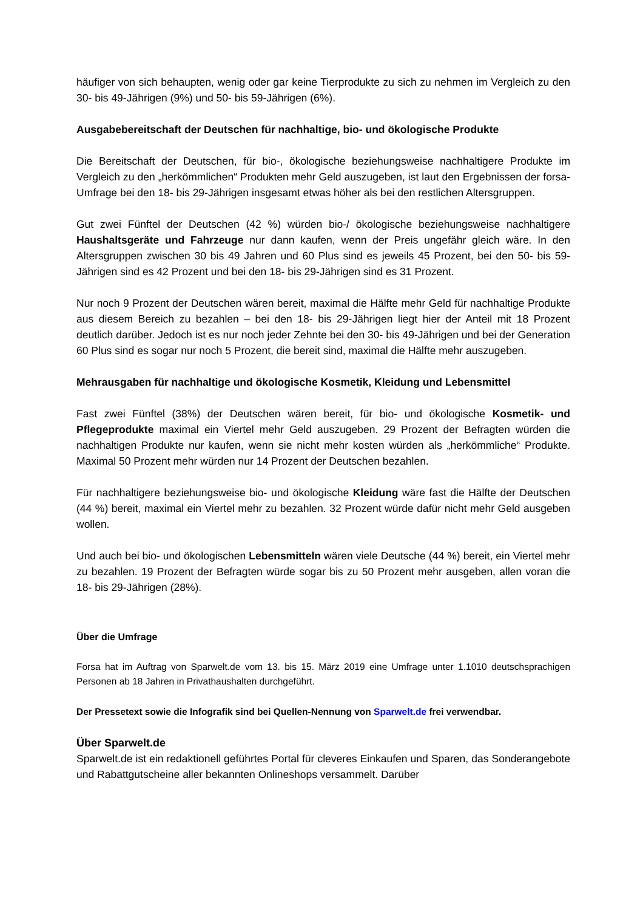häufiger von sich behaupten, wenig oder gar keine Tierprodukte zu sich zu nehmen im Vergleich zu den 30- bis 49-Jährigen (9%) und 50- bis 59-Jährigen (6%).
Ausgabebereitschaft der Deutschen für nachhaltige, bio- und ökologische Produkte
Die Bereitschaft der Deutschen, für bio-, ökologische beziehungsweise nachhaltigere Produkte im Vergleich zu den „herkömmlichen“ Produkten mehr Geld auszugeben, ist laut den Ergebnissen der forsa-Umfrage bei den 18- bis 29-Jährigen insgesamt etwas höher als bei den restlichen Altersgruppen.
Gut zwei Fünftel der Deutschen (42 %) würden bio-/ ökologische beziehungsweise nachhaltigere Haushaltsgeräte und Fahrzeuge nur dann kaufen, wenn der Preis ungefähr gleich wäre. In den Altersgruppen zwischen 30 bis 49 Jahren und 60 Plus sind es jeweils 45 Prozent, bei den 50- bis 59-Jährigen sind es 42 Prozent und bei den 18- bis 29-Jährigen sind es 31 Prozent.
Nur noch 9 Prozent der Deutschen wären bereit, maximal die Hälfte mehr Geld für nachhaltige Produkte aus diesem Bereich zu bezahlen – bei den 18- bis 29-Jährigen liegt hier der Anteil mit 18 Prozent deutlich darüber. Jedoch ist es nur noch jeder Zehnte bei den 30- bis 49-Jährigen und bei der Generation 60 Plus sind es sogar nur noch 5 Prozent, die bereit sind, maximal die Hälfte mehr auszugeben.
Mehrausgaben für nachhaltige und ökologische Kosmetik, Kleidung und Lebensmittel
Fast zwei Fünftel (38%) der Deutschen wären bereit, für bio- und ökologische Kosmetik- und Pflegeprodukte maximal ein Viertel mehr Geld auszugeben. 29 Prozent der Befragten würden die nachhaltigen Produkte nur kaufen, wenn sie nicht mehr kosten würden als „herkömmliche“ Produkte. Maximal 50 Prozent mehr würden nur 14 Prozent der Deutschen bezahlen.
Für nachhaltigere beziehungsweise bio- und ökologische Kleidung wäre fast die Hälfte der Deutschen (44 %) bereit, maximal ein Viertel mehr zu bezahlen. 32 Prozent würde dafür nicht mehr Geld ausgeben wollen.
Und auch bei bio- und ökologischen Lebensmitteln wären viele Deutsche (44 %) bereit, ein Viertel mehr zu bezahlen. 19 Prozent der Befragten würde sogar bis zu 50 Prozent mehr ausgeben, allen voran die 18- bis 29-Jährigen (28%).
Über die Umfrage
Forsa hat im Auftrag von Sparwelt.de vom 13. bis 15. März 2019 eine Umfrage unter 1.1010 deutschsprachigen Personen ab 18 Jahren in Privathaushalten durchgeführt.
Der Pressetext sowie die Infografik sind bei Quellen-Nennung von Sparwelt.de frei verwendbar.
Über Sparwelt.de
Sparwelt.de ist ein redaktionell geführtes Portal für cleveres Einkaufen und Sparen, das Sonderangebote und Rabattgutscheine aller bekannten Onlineshops versammelt. Darüber